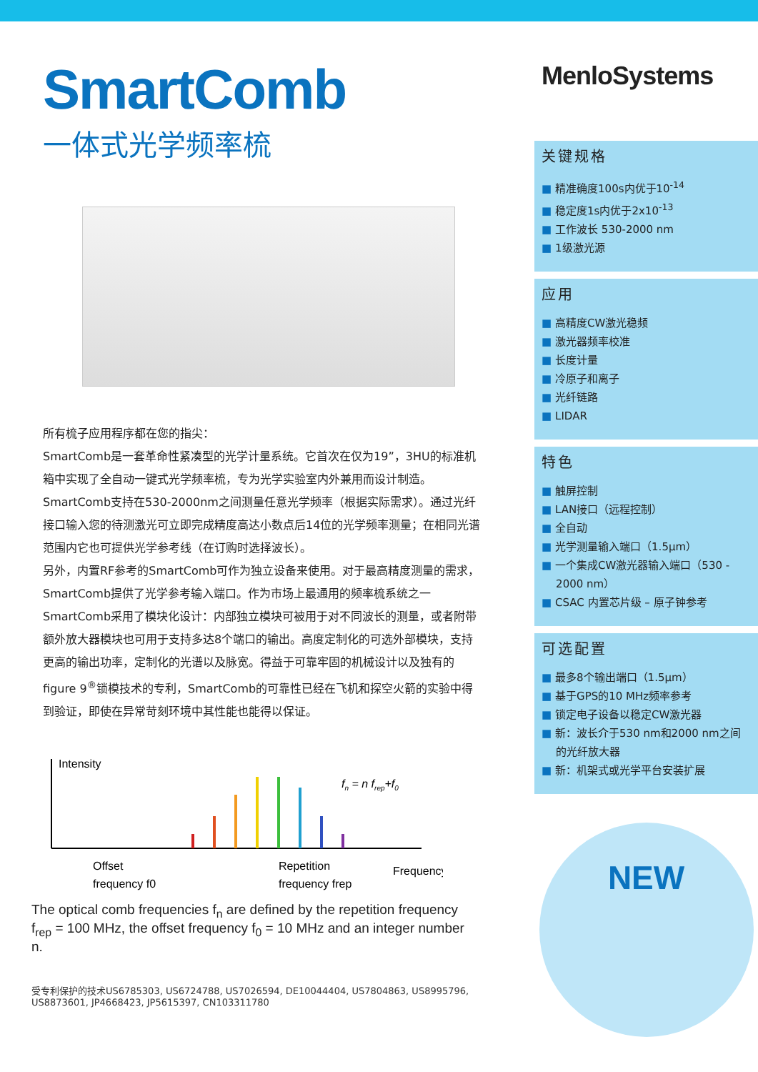SmartComb
一体式光学频率梳
所有梳子应用程序都在您的指尖：
SmartComb是一套革命性紧凑型的光学计量系统。它首次在仅为19”，3HU的标准机箱中实现了全自动一键式光学频率梳，专为光学实验室内外兼用而设计制造。SmartComb支持在530-2000nm之间测量任意光学频率（根据实际需求）。通过光纤接口输入您的待测激光可立即完成精度高达小数点后14位的光学频率测量；在相同光谱范围内它也可提供光学参考线（在订购时选择波长）。
另外，内置RF参考的SmartComb可作为独立设备来使用。对于最高精度测量的需求，SmartComb提供了光学参考输入端口。作为市场上最通用的频率梳系统之一SmartComb采用了模块化设计：内部独立模块可被用于对不同波长的测量，或者附带额外放大器模块也可用于支持多达8个端口的输出。高度定制化的可选外部模块，支持更高的输出功率，定制化的光谱以及脉宽。得益于可靠牢固的机械设计以及独有的figure 9<sup>®</sup>锁模技术的专利，SmartComb的可靠性已经在飞机和探空火箭的实验中得到验证，即使在异常苛刻环境中其性能也能得以保证。
Intensity
fn = n frep+f0
Offset
frequency f0
Repetition
frequency frep
Frequency
The optical comb frequencies f<sub>n</sub> are defined by the repetition frequency f<sub>rep</sub> = 100 MHz, the offset frequency f<sub>0</sub> = 10 MHz and an integer number n.
受专利保护的技术US6785303, US6724788, US7026594, DE10044404, US7804863, US8995796, US8873601, JP4668423, JP5615397, CN103311780
MenloSystems
关键规格
■ 精准确度100s内优于10<sup>-14</sup>
■ 稳定度1s内优于2x10<sup>-13</sup>
■ 工作波长 530-2000 nm
■ 1级激光源
应用
■ 高精度CW激光稳频
■ 激光器频率校准
■ 长度计量
■ 冷原子和离子
■ 光纤链路
■ LIDAR
特色
■ 触屏控制
■ LAN接口（远程控制）
■ 全自动
■ 光学测量输入端口（1.5µm）
■ 一个集成CW激光器输入端口（530 - 2000 nm）
■ CSAC 内置芯片级 – 原子钟参考
可选配置
■ 最多8个输出端口（1.5µm）
■ 基于GPS的10 MHz频率参考
■ 锁定电子设备以稳定CW激光器
■ 新：波长介于530 nm和2000 nm之间的光纤放大器
■ 新：机架式或光学平台安装扩展
NEW